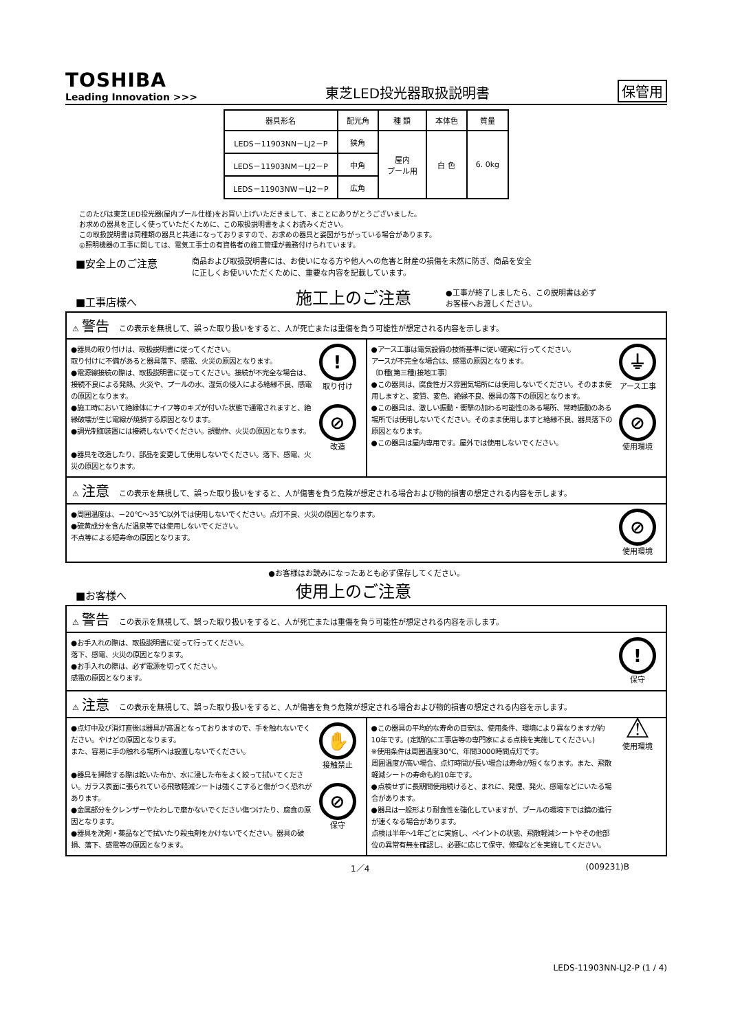TOSHIBA
Leading Innovation >>>
東芝LED投光器取扱説明書
保管用
| 器具形名 | 配光角 | 種 類 | 本体色 | 質量 |
| --- | --- | --- | --- | --- |
| LEDS－11903NN－LJ2－P | 狭角 | 屋内 プール用 | 白 色 | 6. 0kg |
| LEDS－11903NM－LJ2－P | 中角 | | | |
| LEDS－11903NW－LJ2－P | 広角 | | | |
このたびは東芝LED投光器(屋内プール仕様)をお買い上げいただきまして、まことにありがとうございました。
お求めの器具を正しく使っていただくために、この取扱説明書をよくお読みください。
この取扱説明書は同種類の器具と共通になっておりますので、お求めの器具と姿図がちがっている場合があります。
◎照明機器の工事に関しては、電気工事士の有資格者の施工管理が義務付けられています。
■安全上のご注意
商品および取扱説明書には、お使いになる方や他人への危害と財産の損傷を未然に防ぎ、商品を安全
に正しくお使いいただくために、重要な内容を記載しています。
■工事店様へ
施工上のご注意
●工事が終了しましたら、この説明書は必ず
お客様へお渡しください。
⚠ 警告 この表示を無視して、誤った取り扱いをすると、人が死亡または重傷を負う可能性が想定される内容を示します。
●器具の取り付けは、取扱説明書に従ってください。
取り付けに不備があると器具落下、感電、火災の原因となります。
●電源線接続の際は、取扱説明書に従ってください。接続が不完全な場合は、接続不良による発熱、火災や、プールの水、湿気の侵入による絶縁不良、感電の原因となります。
●施工時において絶縁体にナイフ等のキズが付いた状態で通電されますと、絶縁破壊が生じ電線が焼損する原因となります。
●調光制御装置には接続しないでください。誤動作、火災の原因となります。
●器具を改造したり、部品を変更して使用しないでください。落下、感電、火災の原因となります。!
取り付け
⊘
改造
●アース工事は電気設備の技術基準に従い確実に行ってください。
アースが不完全な場合は、感電の原因となります。
〔D種(第三種)接地工事〕
●この器具は、腐食性ガス雰囲気場所には使用しないでください。そのまま使用しますと、変質、変色、絶縁不良、器具の落下の原因となります。
●この器具は、激しい振動・衝撃の加わる可能性のある場所、常時振動のある場所では使用しないでください。そのまま使用しますと絶縁不良、器具落下の原因となります。
●この器具は屋内専用です。屋外では使用しないでください。 ⏚
アース工事
⊘
使用環境
⚠ 注意 この表示を無視して、誤った取り扱いをすると、人が傷害を負う危険が想定される場合および物的損害の想定される内容を示します。
●周囲温度は、－20℃～35℃以外では使用しないでください。点灯不良、火災の原因となります。
●硫黄成分を含んだ温泉等では使用しないでください。
不点等による短寿命の原因となります。 ⊘
使用環境
●お客様はお読みになったあとも必ず保存してください。
■お客様へ
使用上のご注意
⚠ 警告 この表示を無視して、誤った取り扱いをすると、人が死亡または重傷を負う可能性が想定される内容を示します。
●お手入れの際は、取扱説明書に従って行ってください。
落下、感電、火災の原因となります。
●お手入れの際は、必ず電源を切ってください。
感電の原因となります。!
保守
⚠ 注意 この表示を無視して、誤った取り扱いをすると、人が傷害を負う危険が想定される場合および物的損害の想定される内容を示します。
●点灯中及び消灯直後は器具が高温となっておりますので、手を触れないでください。やけどの原因となります。
また、容易に手の触れる場所へは設置しないでください。
●器具を掃除する際は乾いた布か、水に浸した布をよく絞って拭いてください。ガラス表面に張られている飛散軽減シートは強くこすると傷がつく恐れがあります。
●金属部分をクレンザーやたわしで磨かないでください傷つけたり、腐食の原因となります。
●器具を洗剤・薬品などで拭いたり殺虫剤をかけないでください。器具の破損、落下、感電等の原因となります。 ✋
接触禁止
⊘
保守
●この器具の平均的な寿命の目安は、使用条件、環境により異なりますが約10年です。(定期的に工事店等の専門家による点検を実施してください。)
※使用条件は周囲温度30℃、年間3000時間点灯です。
周囲温度が高い場合、点灯時間が長い場合は寿命が短くなります。また、飛散軽減シートの寿命も約10年です。
●点検せずに長期間使用続けると、まれに、発煙、発火、感電などにいたる場合があります。
●器具は一般形より耐食性を強化していますが、プールの環境下では錆の進行が速くなる場合があります。
点検は半年～1年ごとに実施し、ペイントの状態、飛散軽減シートやその他部位の異常有無を確認し、必要に応じて保守、修理などを実施してください。 ⚠
使用環境
1／4 (009231)B
LEDS-11903NN-LJ2-P (1 / 4)